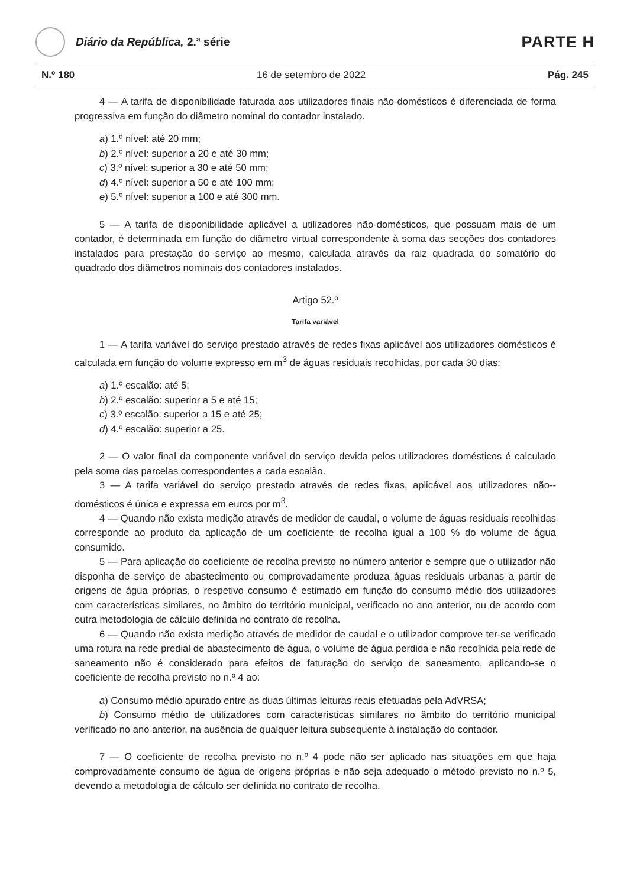Diário da República, 2.ª série
PARTE H
N.º 180 16 de setembro de 2022 Pág. 245
4 — A tarifa de disponibilidade faturada aos utilizadores finais não-domésticos é diferenciada de forma progressiva em função do diâmetro nominal do contador instalado.
a) 1.º nível: até 20 mm;
b) 2.º nível: superior a 20 e até 30 mm;
c) 3.º nível: superior a 30 e até 50 mm;
d) 4.º nível: superior a 50 e até 100 mm;
e) 5.º nível: superior a 100 e até 300 mm.
5 — A tarifa de disponibilidade aplicável a utilizadores não-domésticos, que possuam mais de um contador, é determinada em função do diâmetro virtual correspondente à soma das secções dos contadores instalados para prestação do serviço ao mesmo, calculada através da raiz quadrada do somatório do quadrado dos diâmetros nominais dos contadores instalados.
Artigo 52.º
Tarifa variável
1 — A tarifa variável do serviço prestado através de redes fixas aplicável aos utilizadores domésticos é calculada em função do volume expresso em m<sup>3</sup> de águas residuais recolhidas, por cada 30 dias:
a) 1.º escalão: até 5;
b) 2.º escalão: superior a 5 e até 15;
c) 3.º escalão: superior a 15 e até 25;
d) 4.º escalão: superior a 25.
2 — O valor final da componente variável do serviço devida pelos utilizadores domésticos é calculado pela soma das parcelas correspondentes a cada escalão.
3 — A tarifa variável do serviço prestado através de redes fixas, aplicável aos utilizadores não--domésticos é única e expressa em euros por m<sup>3</sup>.
4 — Quando não exista medição através de medidor de caudal, o volume de águas residuais recolhidas corresponde ao produto da aplicação de um coeficiente de recolha igual a 100 % do volume de água consumido.
5 — Para aplicação do coeficiente de recolha previsto no número anterior e sempre que o utilizador não disponha de serviço de abastecimento ou comprovadamente produza águas residuais urbanas a partir de origens de água próprias, o respetivo consumo é estimado em função do consumo médio dos utilizadores com características similares, no âmbito do território municipal, verificado no ano anterior, ou de acordo com outra metodologia de cálculo definida no contrato de recolha.
6 — Quando não exista medição através de medidor de caudal e o utilizador comprove ter-se verificado uma rotura na rede predial de abastecimento de água, o volume de água perdida e não recolhida pela rede de saneamento não é considerado para efeitos de faturação do serviço de saneamento, aplicando-se o coeficiente de recolha previsto no n.º 4 ao:
a) Consumo médio apurado entre as duas últimas leituras reais efetuadas pela AdVRSA;
b) Consumo médio de utilizadores com características similares no âmbito do território municipal verificado no ano anterior, na ausência de qualquer leitura subsequente à instalação do contador.
7 — O coeficiente de recolha previsto no n.º 4 pode não ser aplicado nas situações em que haja comprovadamente consumo de água de origens próprias e não seja adequado o método previsto no n.º 5, devendo a metodologia de cálculo ser definida no contrato de recolha.